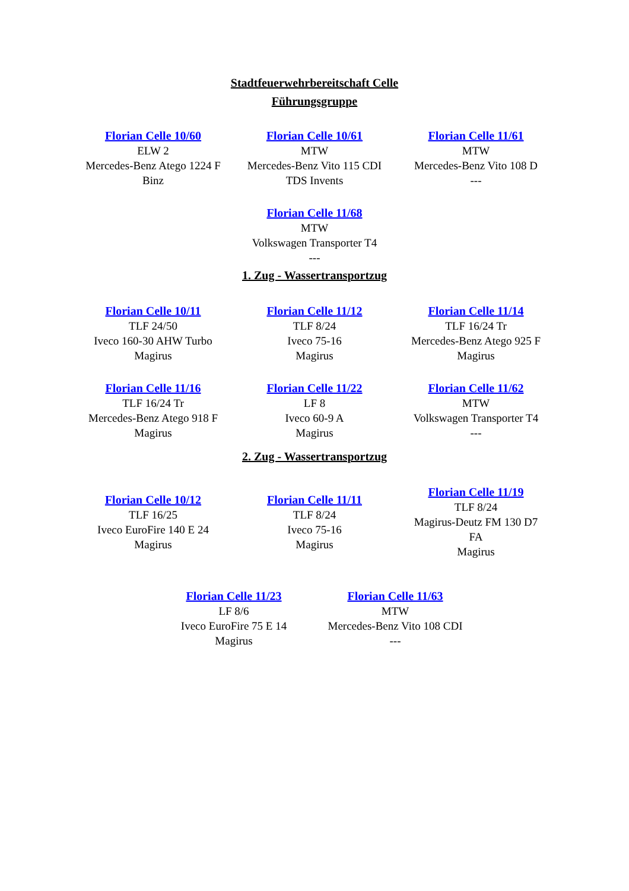Stadtfeuerwehrbereitschaft Celle
Führungsgruppe
| Florian Celle 10/60 ELW 2 Mercedes-Benz Atego 1224 F Binz | Florian Celle 10/61 MTW Mercedes-Benz Vito 115 CDI TDS Invents | Florian Celle 11/61 MTW Mercedes-Benz Vito 108 D --- |
| | Florian Celle 11/68 MTW Volkswagen Transporter T4 --- | |
1. Zug - Wassertransportzug
| Florian Celle 10/11 TLF 24/50 Iveco 160-30 AHW Turbo Magirus | Florian Celle 11/12 TLF 8/24 Iveco 75-16 Magirus | Florian Celle 11/14 TLF 16/24 Tr Mercedes-Benz Atego 925 F Magirus |
| Florian Celle 11/16 TLF 16/24 Tr Mercedes-Benz Atego 918 F Magirus | Florian Celle 11/22 LF 8 Iveco 60-9 A Magirus | Florian Celle 11/62 MTW Volkswagen Transporter T4 --- |
2. Zug - Wassertransportzug
| Florian Celle 10/12 TLF 16/25 Iveco EuroFire 140 E 24 Magirus | Florian Celle 11/11 TLF 8/24 Iveco 75-16 Magirus | Florian Celle 11/19 TLF 8/24 Magirus-Deutz FM 130 D7 FA Magirus |
| Florian Celle 11/23 LF 8/6 Iveco EuroFire 75 E 14 Magirus | Florian Celle 11/63 MTW Mercedes-Benz Vito 108 CDI --- |